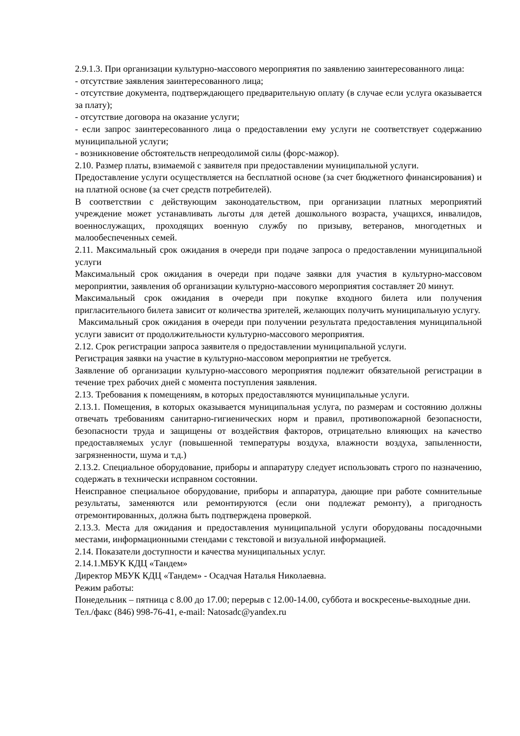2.9.1.3. При организации культурно-массового мероприятия по заявлению заинтересованного лица:
- отсутствие заявления заинтересованного лица;
- отсутствие документа, подтверждающего предварительную оплату (в случае если услуга оказывается за плату);
- отсутствие договора на оказание услуги;
- если запрос заинтересованного лица о предоставлении ему услуги не соответствует содержанию муниципальной услуги;
- возникновение обстоятельств непреодолимой силы (форс-мажор).
2.10. Размер платы, взимаемой с заявителя при предоставлении муниципальной услуги.
Предоставление услуги осуществляется на бесплатной основе (за счет бюджетного финансирования) и на платной основе (за счет средств потребителей).
В соответствии с действующим законодательством, при организации платных мероприятий учреждение может устанавливать льготы для детей дошкольного возраста, учащихся, инвалидов, военнослужащих, проходящих военную службу по призыву, ветеранов, многодетных и малообеспеченных семей.
2.11. Максимальный срок ожидания в очереди при подаче запроса о предоставлении муниципальной услуги
Максимальный срок ожидания в очереди при подаче заявки для участия в культурно-массовом мероприятии, заявления об организации культурно-массового мероприятия составляет 20 минут.
Максимальный срок ожидания в очереди при покупке входного билета или получения пригласительного билета зависит от количества зрителей, желающих получить муниципальную услугу.
Максимальный срок ожидания в очереди при получении результата предоставления муниципальной услуги зависит от продолжительности культурно-массового мероприятия.
2.12. Срок регистрации запроса заявителя о предоставлении муниципальной услуги.
Регистрация заявки на участие в культурно-массовом мероприятии не требуется.
Заявление об организации культурно-массового мероприятия подлежит обязательной регистрации в течение трех рабочих дней с момента поступления заявления.
2.13. Требования к помещениям, в которых предоставляются муниципальные услуги.
2.13.1. Помещения, в которых оказывается муниципальная услуга, по размерам и состоянию должны отвечать требованиям санитарно-гигиенических норм и правил, противопожарной безопасности, безопасности труда и защищены от воздействия факторов, отрицательно влияющих на качество предоставляемых услуг (повышенной температуры воздуха, влажности воздуха, запыленности, загрязненности, шума и т.д.)
2.13.2. Специальное оборудование, приборы и аппаратуру следует использовать строго по назначению, содержать в технически исправном состоянии.
Неисправное специальное оборудование, приборы и аппаратура, дающие при работе сомнительные результаты, заменяются или ремонтируются (если они подлежат ремонту), а пригодность отремонтированных, должна быть подтверждена проверкой.
2.13.3. Места для ожидания и предоставления муниципальной услуги оборудованы посадочными местами, информационными стендами с текстовой и визуальной информацией.
2.14. Показатели доступности и качества муниципальных услуг.
2.14.1.МБУК КДЦ «Тандем»
Директор МБУК КДЦ «Тандем» - Осадчая Наталья Николаевна.
Режим работы:
Понедельник – пятница с 8.00 до 17.00; перерыв с 12.00-14.00, суббота и воскресенье-выходные дни.
Тел./факс (846) 998-76-41, e-mail: Natosadc@yandex.ru